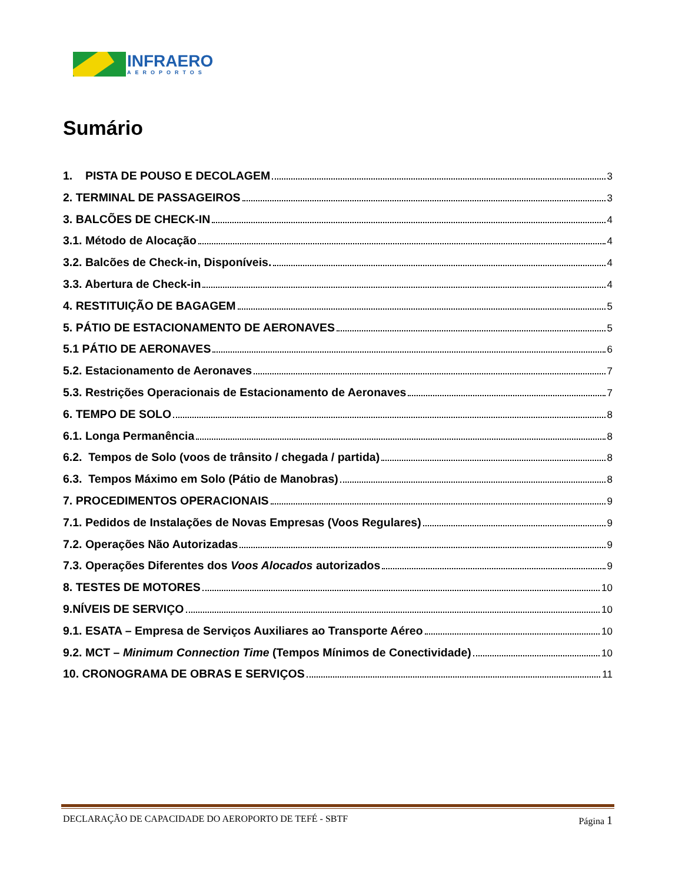INFRAERO
AEROPORTOS
Sumário
1. PISTA DE POUSO E DECOLAGEM 3
2. TERMINAL DE PASSAGEIROS 3
3. BALCÕES DE CHECK-IN 4
3.1. Método de Alocação 4
3.2. Balcões de Check-in, Disponíveis. 4
3.3. Abertura de Check-in 4
4. RESTITUIÇÃO DE BAGAGEM 5
5. PÁTIO DE ESTACIONAMENTO DE AERONAVES 5
5.1 PÁTIO DE AERONAVES 6
5.2. Estacionamento de Aeronaves 7
5.3. Restrições Operacionais de Estacionamento de Aeronaves 7
6. TEMPO DE SOLO 8
6.1. Longa Permanência 8
6.2. Tempos de Solo (voos de trânsito / chegada / partida) 8
6.3. Tempos Máximo em Solo (Pátio de Manobras) 8
7. PROCEDIMENTOS OPERACIONAIS 9
7.1. Pedidos de Instalações de Novas Empresas (Voos Regulares) 9
7.2. Operações Não Autorizadas 9
7.3. Operações Diferentes dos Voos Alocados autorizados 9
8. TESTES DE MOTORES 10
9.NÍVEIS DE SERVIÇO 10
9.1. ESATA – Empresa de Serviços Auxiliares ao Transporte Aéreo 10
9.2. MCT – Minimum Connection Time (Tempos Mínimos de Conectividade) 10
10. CRONOGRAMA DE OBRAS E SERVIÇOS 11
DECLARAÇÃO DE CAPACIDADE DO AEROPORTO DE TEFÉ - SBTF Página 1